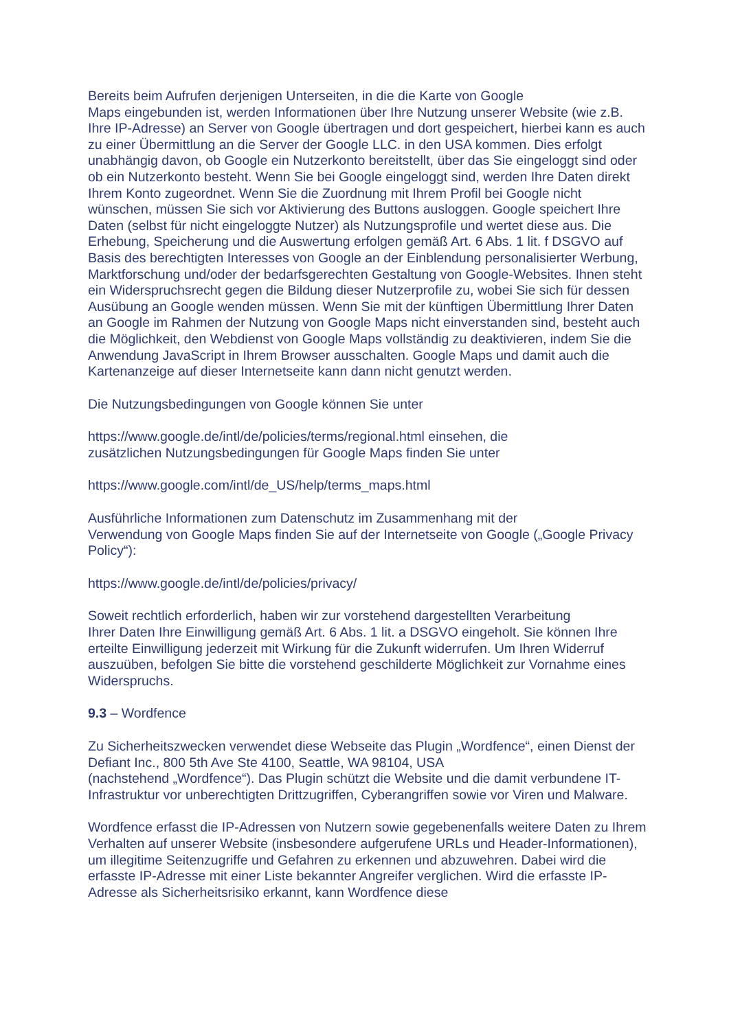Bereits beim Aufrufen derjenigen Unterseiten, in die die Karte von Google
Maps eingebunden ist, werden Informationen über Ihre Nutzung unserer Website (wie z.B. Ihre IP-Adresse) an Server von Google übertragen und dort gespeichert, hierbei kann es auch zu einer Übermittlung an die Server der Google LLC. in den USA kommen. Dies erfolgt unabhängig davon, ob Google ein Nutzerkonto bereitstellt, über das Sie eingeloggt sind oder ob ein Nutzerkonto besteht. Wenn Sie bei Google eingeloggt sind, werden Ihre Daten direkt Ihrem Konto zugeordnet. Wenn Sie die Zuordnung mit Ihrem Profil bei Google nicht wünschen, müssen Sie sich vor Aktivierung des Buttons ausloggen. Google speichert Ihre Daten (selbst für nicht eingeloggte Nutzer) als Nutzungsprofile und wertet diese aus. Die Erhebung, Speicherung und die Auswertung erfolgen gemäß Art. 6 Abs. 1 lit. f DSGVO auf Basis des berechtigten Interesses von Google an der Einblendung personalisierter Werbung, Marktforschung und/oder der bedarfsgerechten Gestaltung von Google-Websites. Ihnen steht ein Widerspruchsrecht gegen die Bildung dieser Nutzerprofile zu, wobei Sie sich für dessen Ausübung an Google wenden müssen. Wenn Sie mit der künftigen Übermittlung Ihrer Daten an Google im Rahmen der Nutzung von Google Maps nicht einverstanden sind, besteht auch die Möglichkeit, den Webdienst von Google Maps vollständig zu deaktivieren, indem Sie die Anwendung JavaScript in Ihrem Browser ausschalten. Google Maps und damit auch die Kartenanzeige auf dieser Internetseite kann dann nicht genutzt werden.
Die Nutzungsbedingungen von Google können Sie unter
https://www.google.de/intl/de/policies/terms/regional.html einsehen, die
zusätzlichen Nutzungsbedingungen für Google Maps finden Sie unter
https://www.google.com/intl/de_US/help/terms_maps.html
Ausführliche Informationen zum Datenschutz im Zusammenhang mit der
Verwendung von Google Maps finden Sie auf der Internetseite von Google („Google Privacy Policy“):
https://www.google.de/intl/de/policies/privacy/
Soweit rechtlich erforderlich, haben wir zur vorstehend dargestellten Verarbeitung
Ihrer Daten Ihre Einwilligung gemäß Art. 6 Abs. 1 lit. a DSGVO eingeholt. Sie können Ihre erteilte Einwilligung jederzeit mit Wirkung für die Zukunft widerrufen. Um Ihren Widerruf auszuüben, befolgen Sie bitte die vorstehend geschilderte Möglichkeit zur Vornahme eines Widerspruchs.
9.3 – Wordfence
Zu Sicherheitszwecken verwendet diese Webseite das Plugin „Wordfence“, einen Dienst der Defiant Inc., 800 5th Ave Ste 4100, Seattle, WA 98104, USA
(nachstehend „Wordfence“). Das Plugin schützt die Website und die damit verbundene IT-Infrastruktur vor unberechtigten Drittzugriffen, Cyberangriffen sowie vor Viren und Malware.
Wordfence erfasst die IP-Adressen von Nutzern sowie gegebenenfalls weitere Daten zu Ihrem Verhalten auf unserer Website (insbesondere aufgerufene URLs und Header-Informationen), um illegitime Seitenzugriffe und Gefahren zu erkennen und abzuwehren. Dabei wird die erfasste IP-Adresse mit einer Liste bekannter Angreifer verglichen. Wird die erfasste IP-Adresse als Sicherheitsrisiko erkannt, kann Wordfence diese